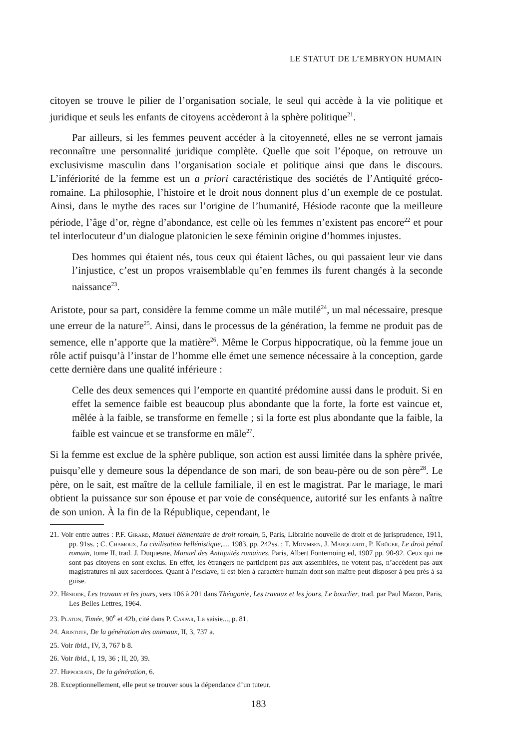LE STATUT DE L’EMBRYON HUMAIN
citoyen se trouve le pilier de l’organisation sociale, le seul qui accède à la vie politique et juridique et seuls les enfants de citoyens accèderont à la sphère politique<sup>21</sup>.
Par ailleurs, si les femmes peuvent accéder à la citoyenneté, elles ne se verront jamais reconnaître une personnalité juridique complète. Quelle que soit l’époque, on retrouve un exclusivisme masculin dans l’organisation sociale et politique ainsi que dans le discours. L’infériorité de la femme est un a priori caractéristique des sociétés de l’Antiquité gréco-romaine. La philosophie, l’histoire et le droit nous donnent plus d’un exemple de ce postulat. Ainsi, dans le mythe des races sur l’origine de l’humanité, Hésiode raconte que la meilleure période, l’âge d’or, règne d’abondance, est celle où les femmes n’existent pas encore<sup>22</sup> et pour tel interlocuteur d’un dialogue platonicien le sexe féminin origine d’hommes injustes.
Des hommes qui étaient nés, tous ceux qui étaient lâches, ou qui passaient leur vie dans l’injustice, c’est un propos vraisemblable qu’en femmes ils furent changés à la seconde naissance<sup>23</sup>.
Aristote, pour sa part, considère la femme comme un mâle mutilé<sup>24</sup>, un mal nécessaire, presque une erreur de la nature<sup>25</sup>. Ainsi, dans le processus de la génération, la femme ne produit pas de semence, elle n’apporte que la matière<sup>26</sup>. Même le Corpus hippocratique, où la femme joue un rôle actif puisqu’à l’instar de l’homme elle émet une semence nécessaire à la conception, garde cette dernière dans une qualité inférieure :
Celle des deux semences qui l’emporte en quantité prédomine aussi dans le produit. Si en effet la semence faible est beaucoup plus abondante que la forte, la forte est vaincue et, mêlée à la faible, se transforme en femelle ; si la forte est plus abondante que la faible, la faible est vaincue et se transforme en mâle<sup>27</sup>.
Si la femme est exclue de la sphère publique, son action est aussi limitée dans la sphère privée, puisqu’elle y demeure sous la dépendance de son mari, de son beau-père ou de son père<sup>28</sup>. Le père, on le sait, est maître de la cellule familiale, il en est le magistrat. Par le mariage, le mari obtient la puissance sur son épouse et par voie de conséquence, autorité sur les enfants à naître de son union. À la fin de la République, cependant, le
21. Voir entre autres : P.F. Girard, Manuel élémentaire de droit romain, 5, Paris, Librairie nouvelle de droit et de jurisprudence, 1911, pp. 91ss. ; C. Chamoux, La civilisation hellénistique,..., 1983, pp. 242ss. ; T. Mommsen, J. Marquardt, P. Krüger, Le droit pénal romain, tome II, trad. J. Duquesne, Manuel des Antiquités romaines, Paris, Albert Fontemoing ed, 1907 pp. 90-92. Ceux qui ne sont pas citoyens en sont exclus. En effet, les étrangers ne participent pas aux assemblées, ne votent pas, n’accèdent pas aux magistratures ni aux sacerdoces. Quant à l’esclave, il est bien à caractère humain dont son maître peut disposer à peu près à sa guise.
22. Hésiode, Les travaux et les jours, vers 106 à 201 dans Théogonie, Les travaux et les jours, Le bouclier, trad. par Paul Mazon, Paris, Les Belles Lettres, 1964.
23. Platon, Timée, 90<sup>e</sup> et 42b, cité dans P. Caspar, La saisie..., p. 81.
24. Aristote, De la génération des animaux, II, 3, 737 a.
25. Voir ibid., IV, 3, 767 b 8.
26. Voir ibid., I, 19, 36 ; II, 20, 39.
27. Hippocrate, De la génération, 6.
28. Exceptionnellement, elle peut se trouver sous la dépendance d’un tuteur.
183